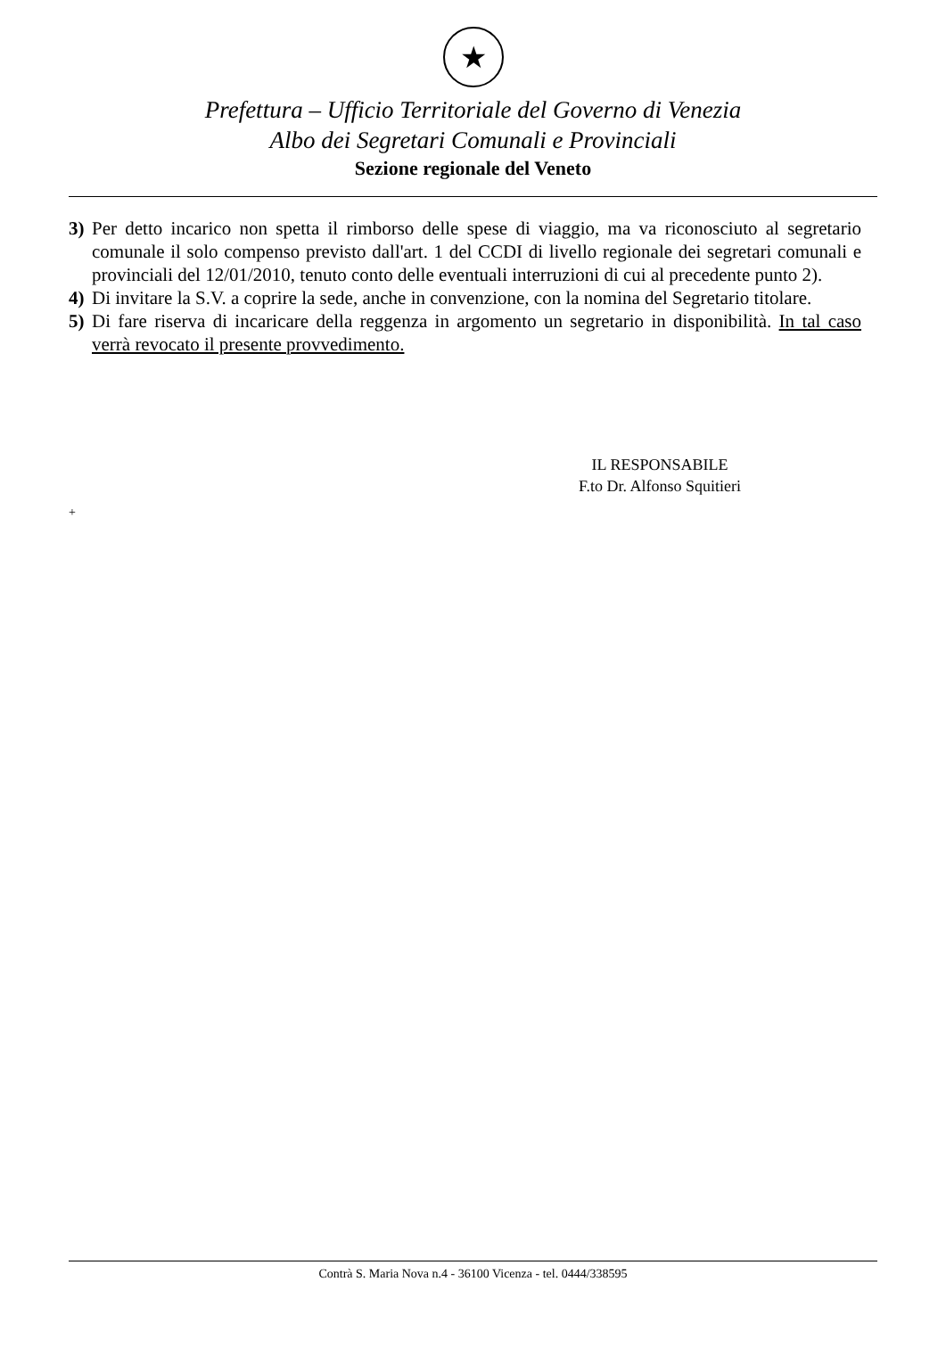★
Prefettura – Ufficio Territoriale del Governo di Venezia
Albo dei Segretari Comunali e Provinciali
Sezione regionale del Veneto
3) Per detto incarico non spetta il rimborso delle spese di viaggio, ma va riconosciuto al segretario comunale il solo compenso previsto dall'art. 1 del CCDI di livello regionale dei segretari comunali e provinciali del 12/01/2010, tenuto conto delle eventuali interruzioni di cui al precedente punto 2).
4) Di invitare la S.V. a coprire la sede, anche in convenzione, con la nomina del Segretario titolare.
5) Di fare riserva di incaricare della reggenza in argomento un segretario in disponibilità. In tal caso verrà revocato il presente provvedimento.
IL RESPONSABILE
F.to Dr. Alfonso Squitieri
+
Contrà S. Maria Nova n.4 - 36100 Vicenza - tel. 0444/338595